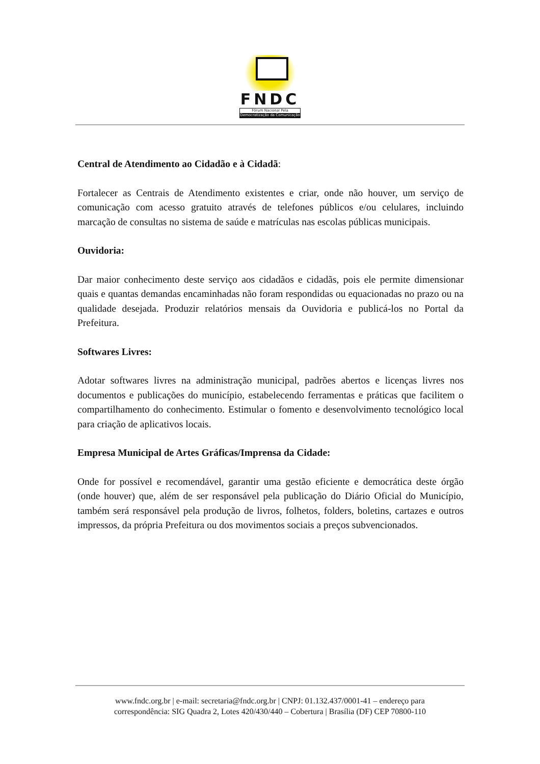FNDC
Fórum Nacional Pela
Democratização da Comunicação
Central de Atendimento ao Cidadão e à Cidadã:
Fortalecer as Centrais de Atendimento existentes e criar, onde não houver, um serviço de comunicação com acesso gratuito através de telefones públicos e/ou celulares, incluindo marcação de consultas no sistema de saúde e matrículas nas escolas públicas municipais.
Ouvidoria:
Dar maior conhecimento deste serviço aos cidadãos e cidadãs, pois ele permite dimensionar quais e quantas demandas encaminhadas não foram respondidas ou equacionadas no prazo ou na qualidade desejada. Produzir relatórios mensais da Ouvidoria e publicá-los no Portal da Prefeitura.
Softwares Livres:
Adotar softwares livres na administração municipal, padrões abertos e licenças livres nos documentos e publicações do município, estabelecendo ferramentas e práticas que facilitem o compartilhamento do conhecimento. Estimular o fomento e desenvolvimento tecnológico local para criação de aplicativos locais.
Empresa Municipal de Artes Gráficas/Imprensa da Cidade:
Onde for possível e recomendável, garantir uma gestão eficiente e democrática deste órgão (onde houver) que, além de ser responsável pela publicação do Diário Oficial do Município, também será responsável pela produção de livros, folhetos, folders, boletins, cartazes e outros impressos, da própria Prefeitura ou dos movimentos sociais a preços subvencionados.
www.fndc.org.br | e-mail: secretaria@fndc.org.br | CNPJ: 01.132.437/0001-41 – endereço para
correspondência: SIG Quadra 2, Lotes 420/430/440 – Cobertura | Brasília (DF) CEP 70800-110